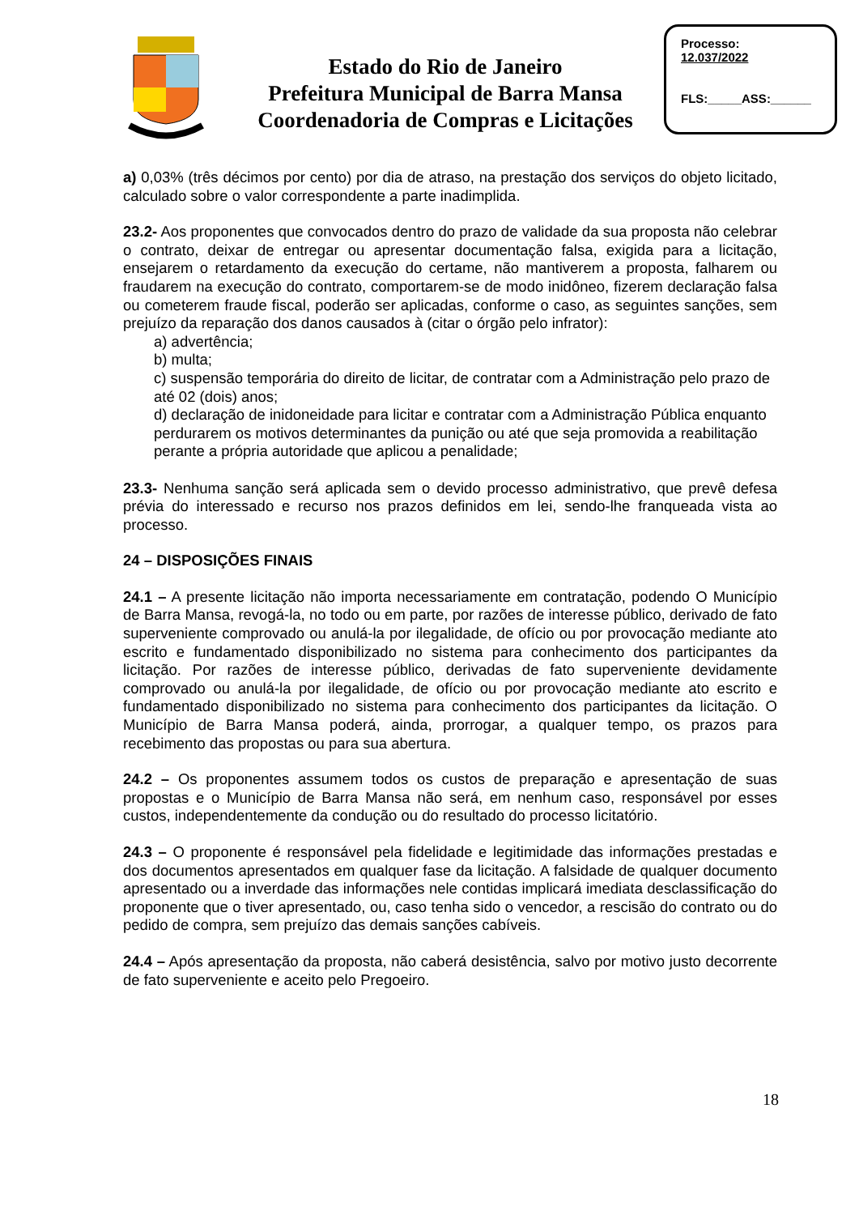Estado do Rio de Janeiro
Prefeitura Municipal de Barra Mansa
Coordenadoria de Compras e Licitações
Processo:
12.037/2022
FLS:_____ASS:______
a) 0,03% (três décimos por cento) por dia de atraso, na prestação dos serviços do objeto licitado, calculado sobre o valor correspondente a parte inadimplida.
23.2- Aos proponentes que convocados dentro do prazo de validade da sua proposta não celebrar o contrato, deixar de entregar ou apresentar documentação falsa, exigida para a licitação, ensejarem o retardamento da execução do certame, não mantiverem a proposta, falharem ou fraudarem na execução do contrato, comportarem-se de modo inidôneo, fizerem declaração falsa ou cometerem fraude fiscal, poderão ser aplicadas, conforme o caso, as seguintes sanções, sem prejuízo da reparação dos danos causados à (citar o órgão pelo infrator):
a) advertência;
b) multa;
c) suspensão temporária do direito de licitar, de contratar com a Administração pelo prazo de até 02 (dois) anos;
d) declaração de inidoneidade para licitar e contratar com a Administração Pública enquanto perdurarem os motivos determinantes da punição ou até que seja promovida a reabilitação perante a própria autoridade que aplicou a penalidade;
23.3- Nenhuma sanção será aplicada sem o devido processo administrativo, que prevê defesa prévia do interessado e recurso nos prazos definidos em lei, sendo-lhe franqueada vista ao processo.
24 – DISPOSIÇÕES FINAIS
24.1 – A presente licitação não importa necessariamente em contratação, podendo O Município de Barra Mansa, revogá-la, no todo ou em parte, por razões de interesse público, derivado de fato superveniente comprovado ou anulá-la por ilegalidade, de ofício ou por provocação mediante ato escrito e fundamentado disponibilizado no sistema para conhecimento dos participantes da licitação. Por razões de interesse público, derivadas de fato superveniente devidamente comprovado ou anulá-la por ilegalidade, de ofício ou por provocação mediante ato escrito e fundamentado disponibilizado no sistema para conhecimento dos participantes da licitação. O Município de Barra Mansa poderá, ainda, prorrogar, a qualquer tempo, os prazos para recebimento das propostas ou para sua abertura.
24.2 – Os proponentes assumem todos os custos de preparação e apresentação de suas propostas e o Município de Barra Mansa não será, em nenhum caso, responsável por esses custos, independentemente da condução ou do resultado do processo licitatório.
24.3 – O proponente é responsável pela fidelidade e legitimidade das informações prestadas e dos documentos apresentados em qualquer fase da licitação. A falsidade de qualquer documento apresentado ou a inverdade das informações nele contidas implicará imediata desclassificação do proponente que o tiver apresentado, ou, caso tenha sido o vencedor, a rescisão do contrato ou do pedido de compra, sem prejuízo das demais sanções cabíveis.
24.4 – Após apresentação da proposta, não caberá desistência, salvo por motivo justo decorrente de fato superveniente e aceito pelo Pregoeiro.
18